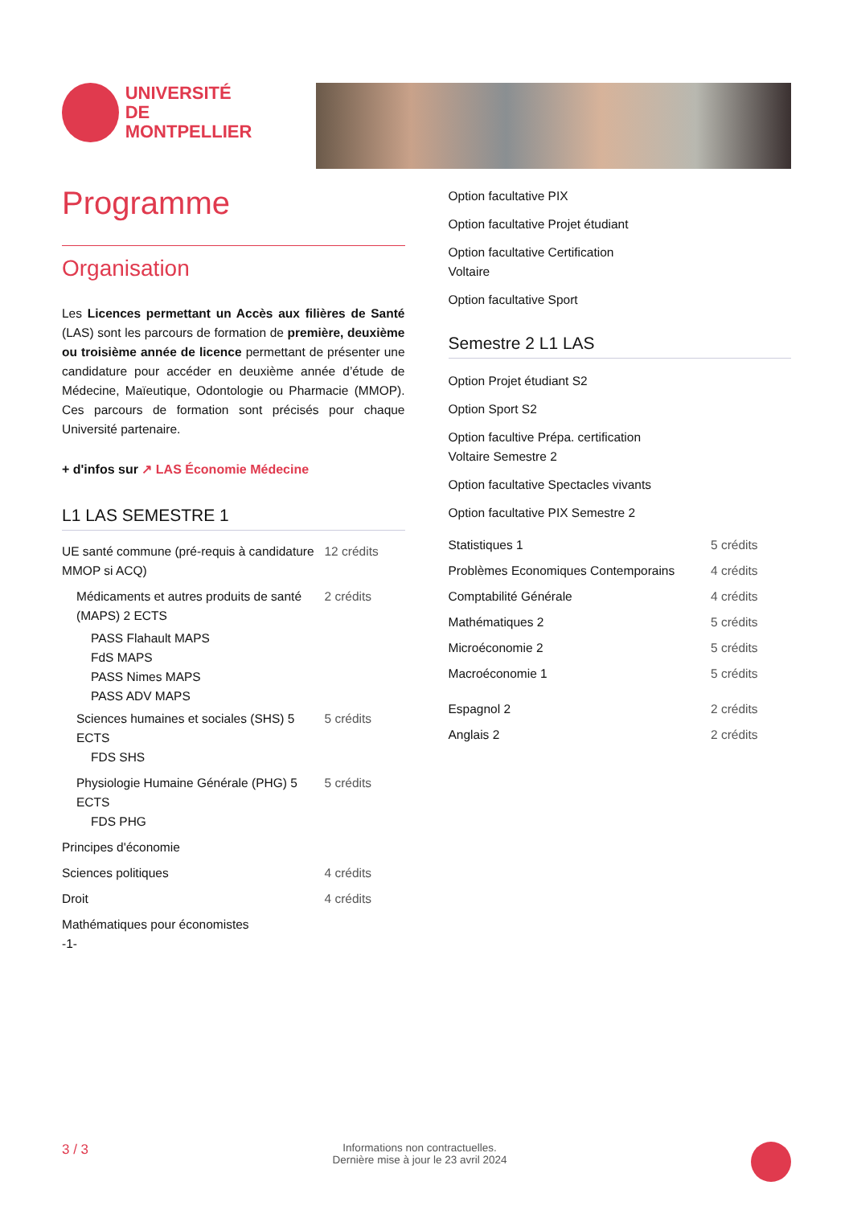UNIVERSITÉ DE
MONTPELLIER
Programme
Organisation
Les Licences permettant un Accès aux filières de Santé (LAS) sont les parcours de formation de première, deuxième ou troisième année de licence permettant de présenter une candidature pour accéder en deuxième année d’étude de Médecine, Maïeutique, Odontologie ou Pharmacie (MMOP). Ces parcours de formation sont précisés pour chaque Université partenaire.
+ d'infos sur ↗ LAS Économie Médecine
L1 LAS SEMESTRE 1
| UE santé commune (pré-requis à candidature MMOP si ACQ) | 12 crédits |
| Médicaments et autres produits de santé (MAPS) 2 ECTS | 2 crédits |
| PASS Flahault MAPS FdS MAPS PASS Nimes MAPS PASS ADV MAPS | |
| Sciences humaines et sociales (SHS) 5 ECTS FDS SHS | 5 crédits |
| Physiologie Humaine Générale (PHG) 5 ECTS FDS PHG | 5 crédits |
| Principes d'économie | |
| Sciences politiques | 4 crédits |
| Droit | 4 crédits |
| Mathématiques pour économistes -1- | |
Option facultative PIX
Option facultative Projet étudiant
Option facultative Certification
Voltaire
Option facultative Sport
Semestre 2 L1 LAS
Option Projet étudiant S2
Option Sport S2
Option facultive Prépa. certification
Voltaire Semestre 2
Option facultative Spectacles vivants
Option facultative PIX Semestre 2
| Statistiques 1 | 5 crédits |
| Problèmes Economiques Contemporains | 4 crédits |
| Comptabilité Générale | 4 crédits |
| Mathématiques 2 | 5 crédits |
| Microéconomie 2 | 5 crédits |
| Macroéconomie 1 | 5 crédits |
| Espagnol 2 | 2 crédits |
| Anglais 2 | 2 crédits |
3 / 3
Informations non contractuelles.
Dernière mise à jour le 23 avril 2024